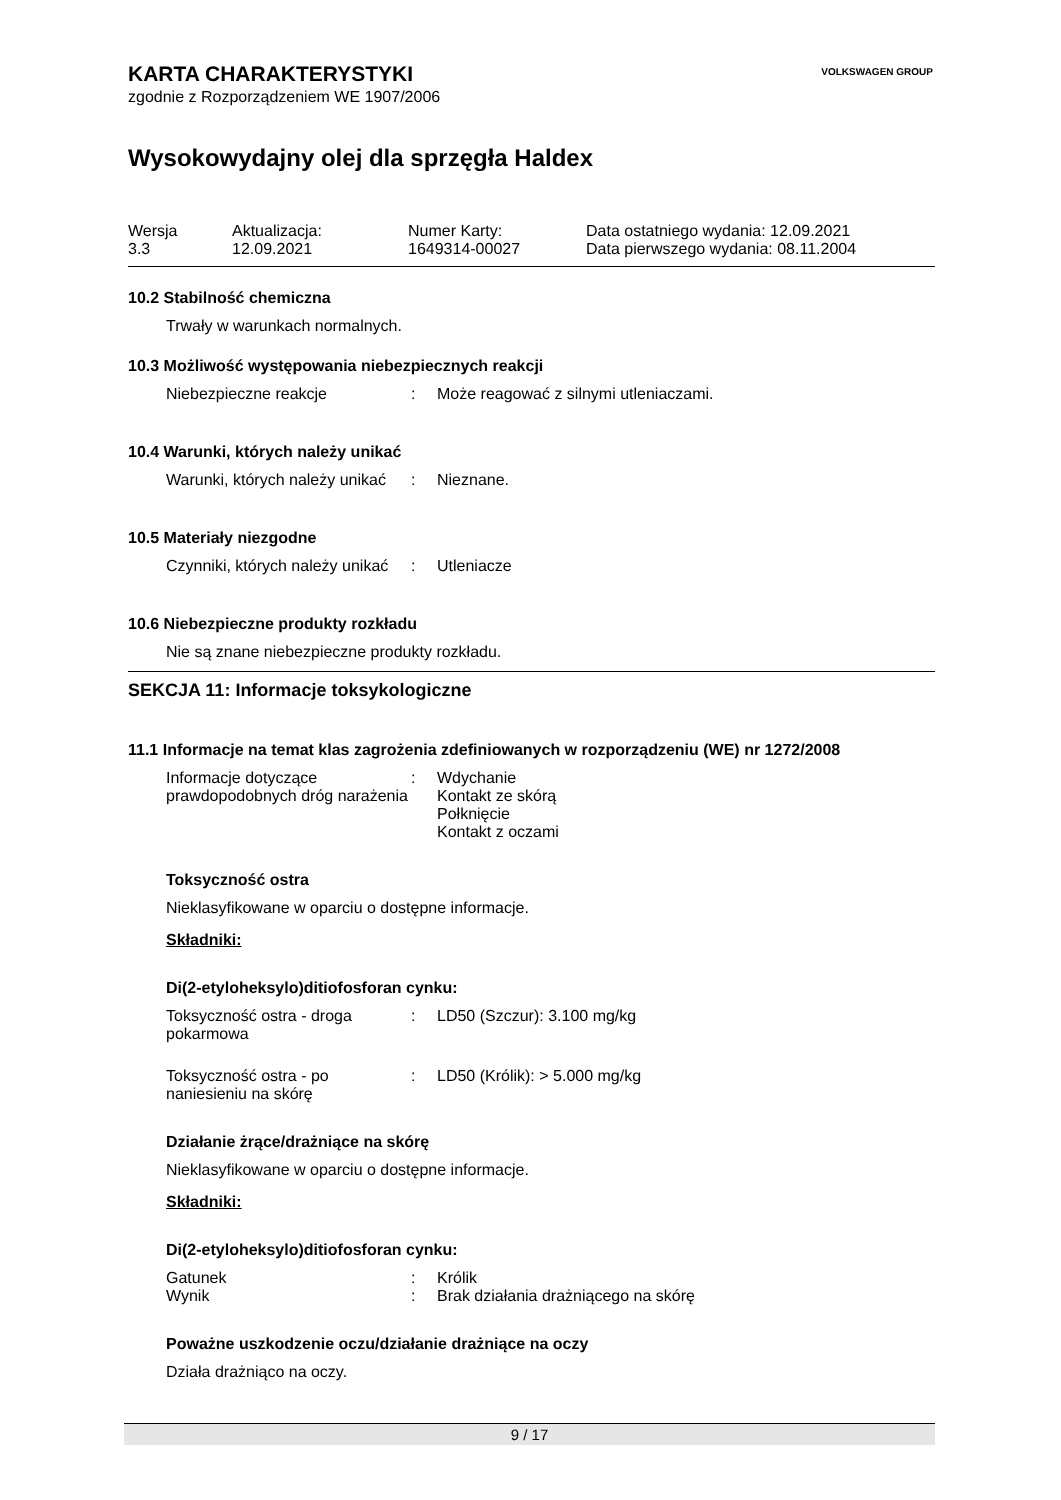VOLKSWAGEN GROUP
KARTA CHARAKTERYSTYKI
zgodnie z Rozporządzeniem WE 1907/2006
Wysokowydajny olej dla sprzęgła Haldex
| Wersja | Aktualizacja: | Numer Karty: | Data ostatniego wydania: 12.09.2021 |
| 3.3 | 12.09.2021 | 1649314-00027 | Data pierwszego wydania: 08.11.2004 |
10.2 Stabilność chemiczna
Trwały w warunkach normalnych.
10.3 Możliwość występowania niebezpiecznych reakcji
| Niebezpieczne reakcje | : | Może reagować z silnymi utleniaczami. |
10.4 Warunki, których należy unikać
| Warunki, których należy unikać | : | Nieznane. |
10.5 Materiały niezgodne
| Czynniki, których należy unikać | : | Utleniacze |
10.6 Niebezpieczne produkty rozkładu
Nie są znane niebezpieczne produkty rozkładu.
SEKCJA 11: Informacje toksykologiczne
11.1 Informacje na temat klas zagrożenia zdefiniowanych w rozporządzeniu (WE) nr 1272/2008
| Informacje dotyczące prawdopodobnych dróg narażenia | : | Wdychanie Kontakt ze skórą Połknięcie Kontakt z oczami |
Toksyczność ostra
Nieklasyfikowane w oparciu o dostępne informacje.
Składniki:
Di(2-etyloheksylo)ditiofosforan cynku:
| Toksyczność ostra - droga pokarmowa | : | LD50 (Szczur): 3.100 mg/kg |
| Toksyczność ostra - po naniesieniu na skórę | : | LD50 (Królik): > 5.000 mg/kg |
Działanie żrące/drażniące na skórę
Nieklasyfikowane w oparciu o dostępne informacje.
Składniki:
Di(2-etyloheksylo)ditiofosforan cynku:
| Gatunek | : | Królik |
| Wynik | : | Brak działania drażniącego na skórę |
Poważne uszkodzenie oczu/działanie drażniące na oczy
Działa drażniąco na oczy.
9 / 17